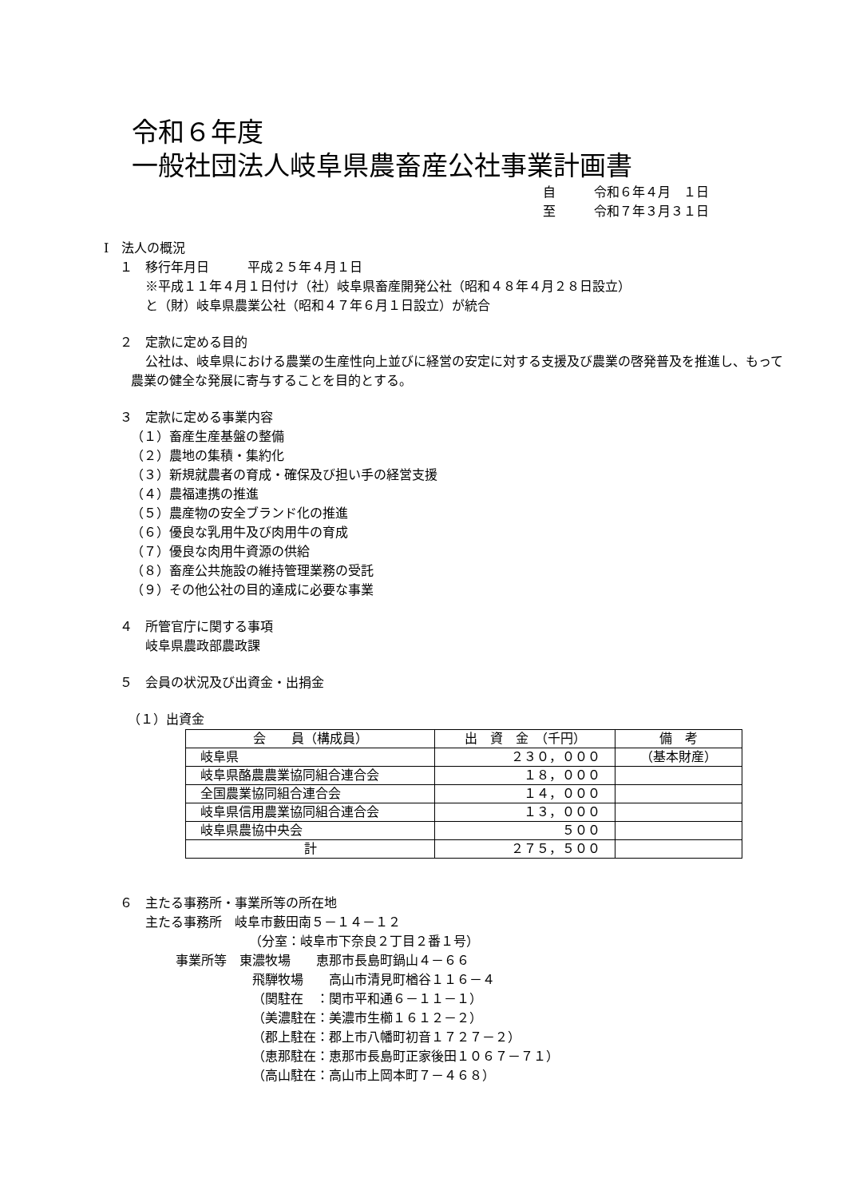令和６年度
一般社団法人岐阜県農畜産公社事業計画書
自　　　令和６年４月　１日
至　　　令和７年３月３１日
Ⅰ　法人の概況
１　移行年月日　　　平成２５年４月１日
※平成１１年４月１日付け（社）岐阜県畜産開発公社（昭和４８年４月２８日設立）
と（財）岐阜県農業公社（昭和４７年６月１日設立）が統合
２　定款に定める目的
公社は、岐阜県における農業の生産性向上並びに経営の安定に対する支援及び農業の啓発普及を推進し、もって農業の健全な発展に寄与することを目的とする。
３　定款に定める事業内容
（１）畜産生産基盤の整備
（２）農地の集積・集約化
（３）新規就農者の育成・確保及び担い手の経営支援
（４）農福連携の推進
（５）農産物の安全ブランド化の推進
（６）優良な乳用牛及び肉用牛の育成
（７）優良な肉用牛資源の供給
（８）畜産公共施設の維持管理業務の受託
（９）その他公社の目的達成に必要な事業
４　所管官庁に関する事項
岐阜県農政部農政課
５　会員の状況及び出資金・出捐金
（１）出資金
| 会 員（構成員） | 出 資 金 （千円） | 備 考 |
| --- | --- | --- |
| 岐阜県 | ２３０，０００ | （基本財産） |
| 岐阜県酪農農業協同組合連合会 | １８，０００ | |
| 全国農業協同組合連合会 | １４，０００ | |
| 岐阜県信用農業協同組合連合会 | １３，０００ | |
| 岐阜県農協中央会 | ５００ | |
| 計 | ２７５，５００ | |
６　主たる事務所・事業所等の所在地
主たる事務所　岐阜市藪田南５－１４－１２
（分室：岐阜市下奈良２丁目２番１号）
事業所等　東濃牧場　　恵那市長島町鍋山４－６６
飛騨牧場　　高山市清見町楢谷１１６－４
（関駐在　：関市平和通６－１１－１）
（美濃駐在：美濃市生櫛１６１２－２）
（郡上駐在：郡上市八幡町初音１７２７－２）
（恵那駐在：恵那市長島町正家後田１０６７－７１）
（高山駐在：高山市上岡本町７－４６８）